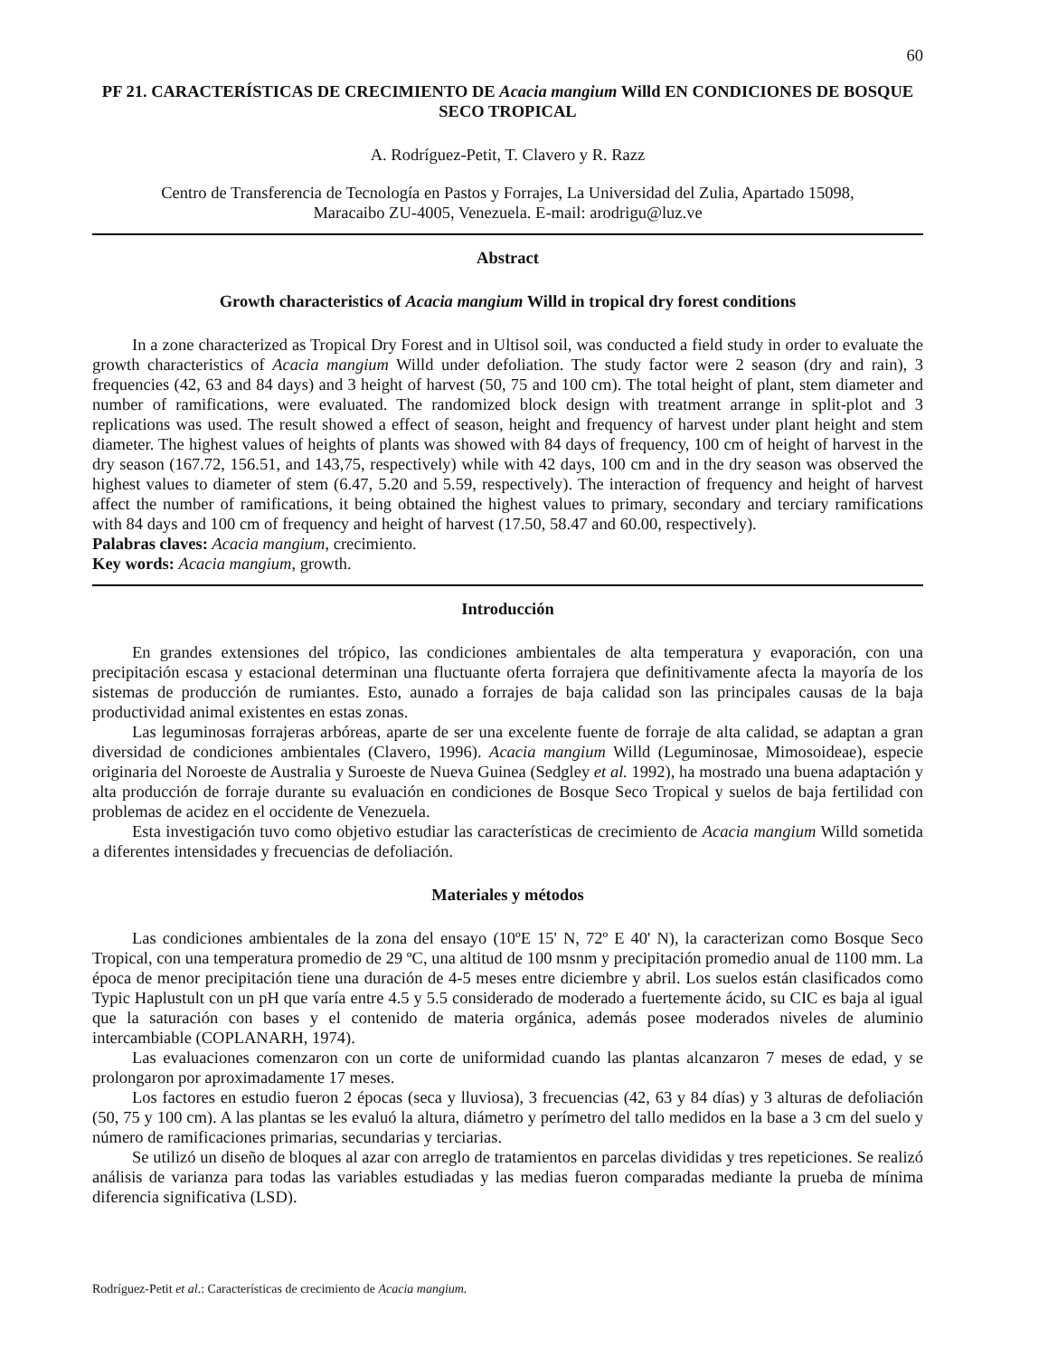60
PF 21. CARACTERÍSTICAS DE CRECIMIENTO DE Acacia mangium Willd EN CONDICIONES DE BOSQUE SECO TROPICAL
A. Rodríguez-Petit, T. Clavero y R. Razz
Centro de Transferencia de Tecnología en Pastos y Forrajes, La Universidad del Zulia, Apartado 15098,
Maracaibo ZU-4005, Venezuela. E-mail: arodrigu@luz.ve
Abstract
Growth characteristics of Acacia mangium Willd in tropical dry forest conditions
In a zone characterized as Tropical Dry Forest and in Ultisol soil, was conducted a field study in order to evaluate the growth characteristics of Acacia mangium Willd under defoliation. The study factor were 2 season (dry and rain), 3 frequencies (42, 63 and 84 days) and 3 height of harvest (50, 75 and 100 cm). The total height of plant, stem diameter and number of ramifications, were evaluated. The randomized block design with treatment arrange in split-plot and 3 replications was used. The result showed a effect of season, height and frequency of harvest under plant height and stem diameter. The highest values of heights of plants was showed with 84 days of frequency, 100 cm of height of harvest in the dry season (167.72, 156.51, and 143,75, respectively) while with 42 days, 100 cm and in the dry season was observed the highest values to diameter of stem (6.47, 5.20 and 5.59, respectively). The interaction of frequency and height of harvest affect the number of ramifications, it being obtained the highest values to primary, secondary and terciary ramifications with 84 days and 100 cm of frequency and height of harvest (17.50, 58.47 and 60.00, respectively).
Palabras claves: Acacia mangium, crecimiento.
Key words: Acacia mangium, growth.
Introducción
En grandes extensiones del trópico, las condiciones ambientales de alta temperatura y evaporación, con una precipitación escasa y estacional determinan una fluctuante oferta forrajera que definitivamente afecta la mayoría de los sistemas de producción de rumiantes. Esto, aunado a forrajes de baja calidad son las principales causas de la baja productividad animal existentes en estas zonas.
Las leguminosas forrajeras arbóreas, aparte de ser una excelente fuente de forraje de alta calidad, se adaptan a gran diversidad de condiciones ambientales (Clavero, 1996). Acacia mangium Willd (Leguminosae, Mimosoideae), especie originaria del Noroeste de Australia y Suroeste de Nueva Guinea (Sedgley et al. 1992), ha mostrado una buena adaptación y alta producción de forraje durante su evaluación en condiciones de Bosque Seco Tropical y suelos de baja fertilidad con problemas de acidez en el occidente de Venezuela.
Esta investigación tuvo como objetivo estudiar las características de crecimiento de Acacia mangium Willd sometida a diferentes intensidades y frecuencias de defoliación.
Materiales y métodos
Las condiciones ambientales de la zona del ensayo (10ºE 15' N, 72º E 40' N), la caracterizan como Bosque Seco Tropical, con una temperatura promedio de 29 ºC, una altitud de 100 msnm y precipitación promedio anual de 1100 mm. La época de menor precipitación tiene una duración de 4-5 meses entre diciembre y abril. Los suelos están clasificados como Typic Haplustult con un pH que varía entre 4.5 y 5.5 considerado de moderado a fuertemente ácido, su CIC es baja al igual que la saturación con bases y el contenido de materia orgánica, además posee moderados niveles de aluminio intercambiable (COPLANARH, 1974).
Las evaluaciones comenzaron con un corte de uniformidad cuando las plantas alcanzaron 7 meses de edad, y se prolongaron por aproximadamente 17 meses.
Los factores en estudio fueron 2 épocas (seca y lluviosa), 3 frecuencias (42, 63 y 84 días) y 3 alturas de defoliación (50, 75 y 100 cm). A las plantas se les evaluó la altura, diámetro y perímetro del tallo medidos en la base a 3 cm del suelo y número de ramificaciones primarias, secundarias y terciarias.
Se utilizó un diseño de bloques al azar con arreglo de tratamientos en parcelas divididas y tres repeticiones. Se realizó análisis de varianza para todas las variables estudiadas y las medias fueron comparadas mediante la prueba de mínima diferencia significativa (LSD).
Rodríguez-Petit et al.: Características de crecimiento de Acacia mangium.